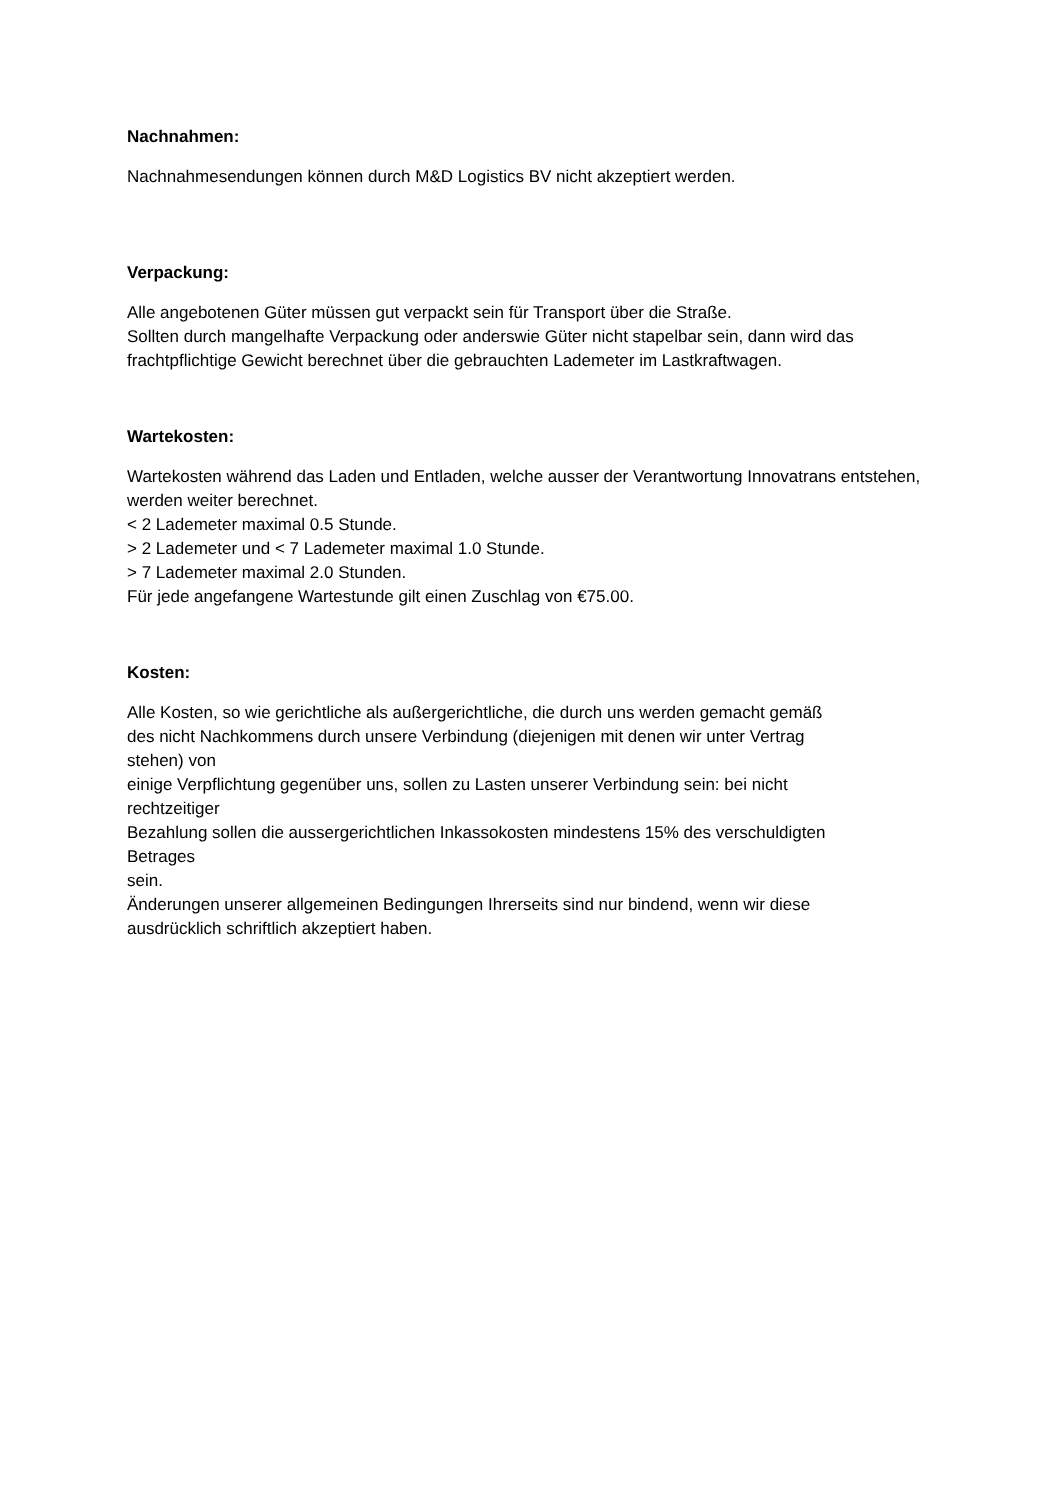Nachnahmen:
Nachnahmesendungen können durch M&D Logistics BV nicht akzeptiert werden.
Verpackung:
Alle angebotenen Güter müssen gut verpackt sein für Transport über die Straße.
Sollten durch mangelhafte Verpackung oder anderswie Güter nicht stapelbar sein, dann wird das frachtpflichtige Gewicht berechnet über die gebrauchten Lademeter im Lastkraftwagen.
Wartekosten:
Wartekosten während das Laden und Entladen, welche ausser der Verantwortung Innovatrans entstehen, werden weiter berechnet.
< 2 Lademeter maximal 0.5 Stunde.
> 2 Lademeter und < 7 Lademeter maximal 1.0 Stunde.
> 7 Lademeter maximal 2.0 Stunden.
Für jede angefangene Wartestunde gilt einen Zuschlag von €75.00.
Kosten:
Alle Kosten, so wie gerichtliche als außergerichtliche, die durch uns werden gemacht gemäß
des nicht Nachkommens durch unsere Verbindung (diejenigen mit denen wir unter Vertrag
stehen) von
einige Verpflichtung gegenüber uns, sollen zu Lasten unserer Verbindung sein: bei nicht
rechtzeitiger
Bezahlung sollen die aussergerichtlichen Inkassokosten mindestens 15% des verschuldigten
Betrages
sein.
Änderungen unserer allgemeinen Bedingungen Ihrerseits sind nur bindend, wenn wir diese
ausdrücklich schriftlich akzeptiert haben.